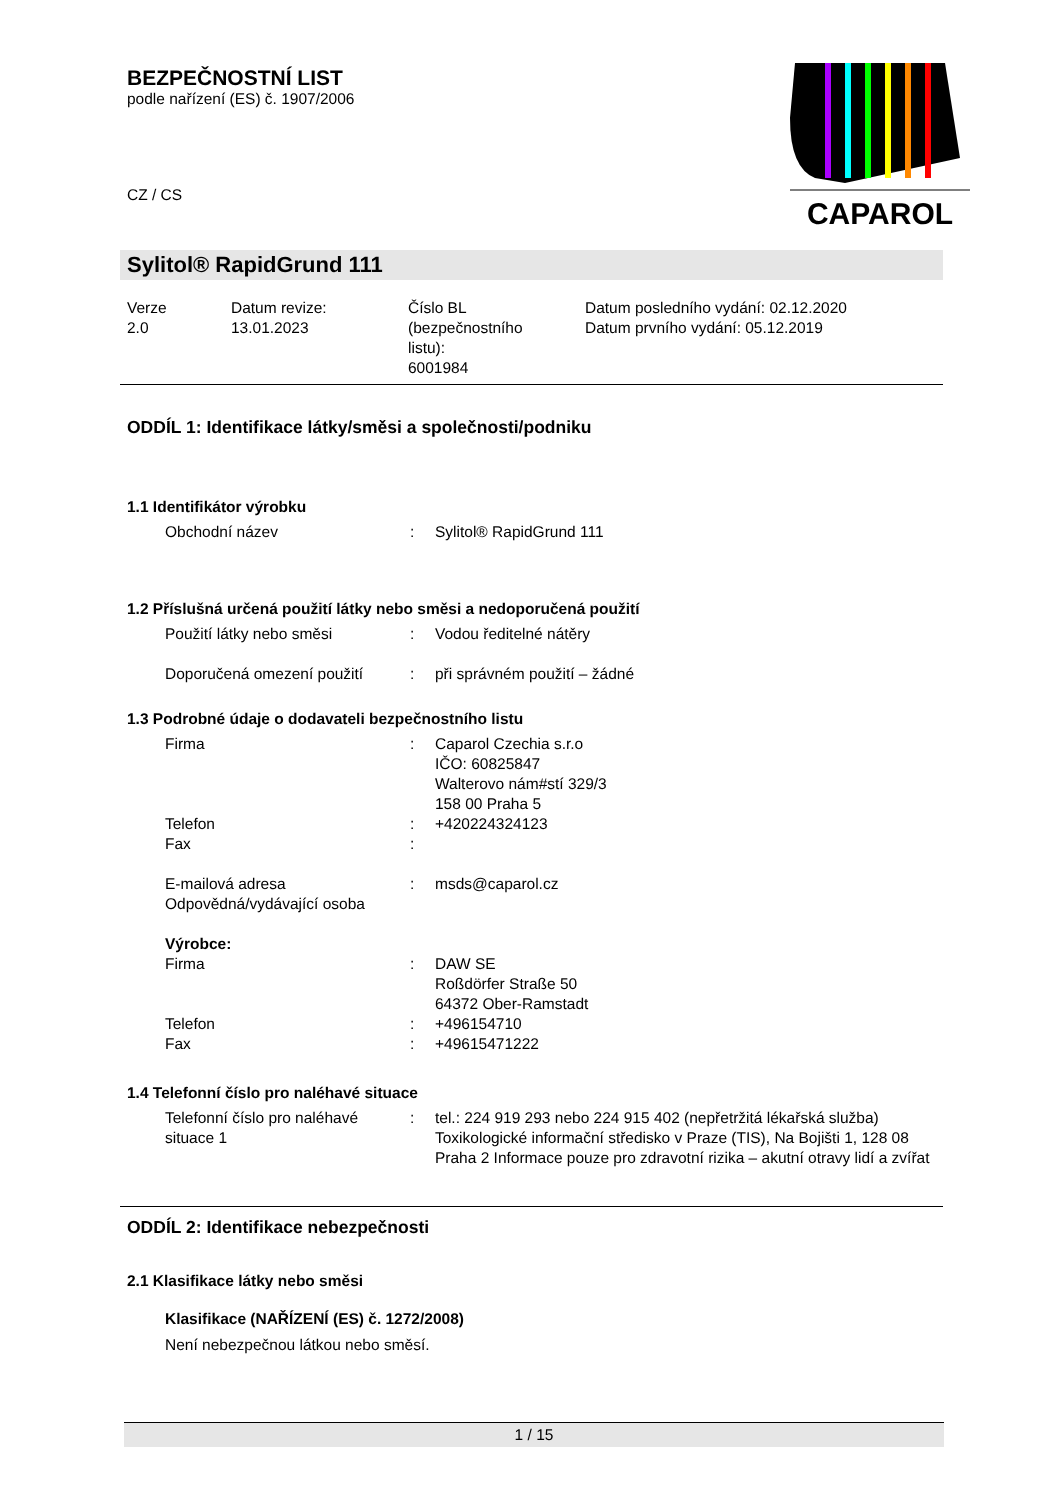BEZPEČNOSTNÍ LIST
podle nařízení (ES) č. 1907/2006
CAPAROL
CZ / CS
Sylitol® RapidGrund 111
| Verze 2.0 | Datum revize: 13.01.2023 | Číslo BL (bezpečnostního listu): 6001984 | Datum posledního vydání: 02.12.2020 Datum prvního vydání: 05.12.2019 |
ODDÍL 1: Identifikace látky/směsi a společnosti/podniku
1.1 Identifikátor výrobku
| Obchodní název | : | Sylitol® RapidGrund 111 |
1.2 Příslušná určená použití látky nebo směsi a nedoporučená použití
| Použití látky nebo směsi | : | Vodou ředitelné nátěry |
| Doporučená omezení použití | : | při správném použití – žádné |
1.3 Podrobné údaje o dodavateli bezpečnostního listu
| Firma | : | Caparol Czechia s.r.o IČO: 60825847 Walterovo nám#stí 329/3 158 00 Praha 5 |
| Telefon | : | +420224324123 |
| Fax | : | |
| E-mailová adresa | : | msds@caparol.cz |
| Odpovědná/vydávající osoba | | |
| Výrobce: | | |
| Firma | : | DAW SE Roßdörfer Straße 50 64372 Ober-Ramstadt |
| Telefon | : | +496154710 |
| Fax | : | +49615471222 |
1.4 Telefonní číslo pro naléhavé situace
| Telefonní číslo pro naléhavé situace 1 | : | tel.: 224 919 293 nebo 224 915 402 (nepřetržitá lékařská služba) Toxikologické informační středisko v Praze (TIS), Na Bojišti 1, 128 08 Praha 2 Informace pouze pro zdravotní rizika – akutní otravy lidí a zvířat |
ODDÍL 2: Identifikace nebezpečnosti
2.1 Klasifikace látky nebo směsi
Klasifikace (NAŘÍZENÍ (ES) č. 1272/2008)
Není nebezpečnou látkou nebo směsí.
1 / 15